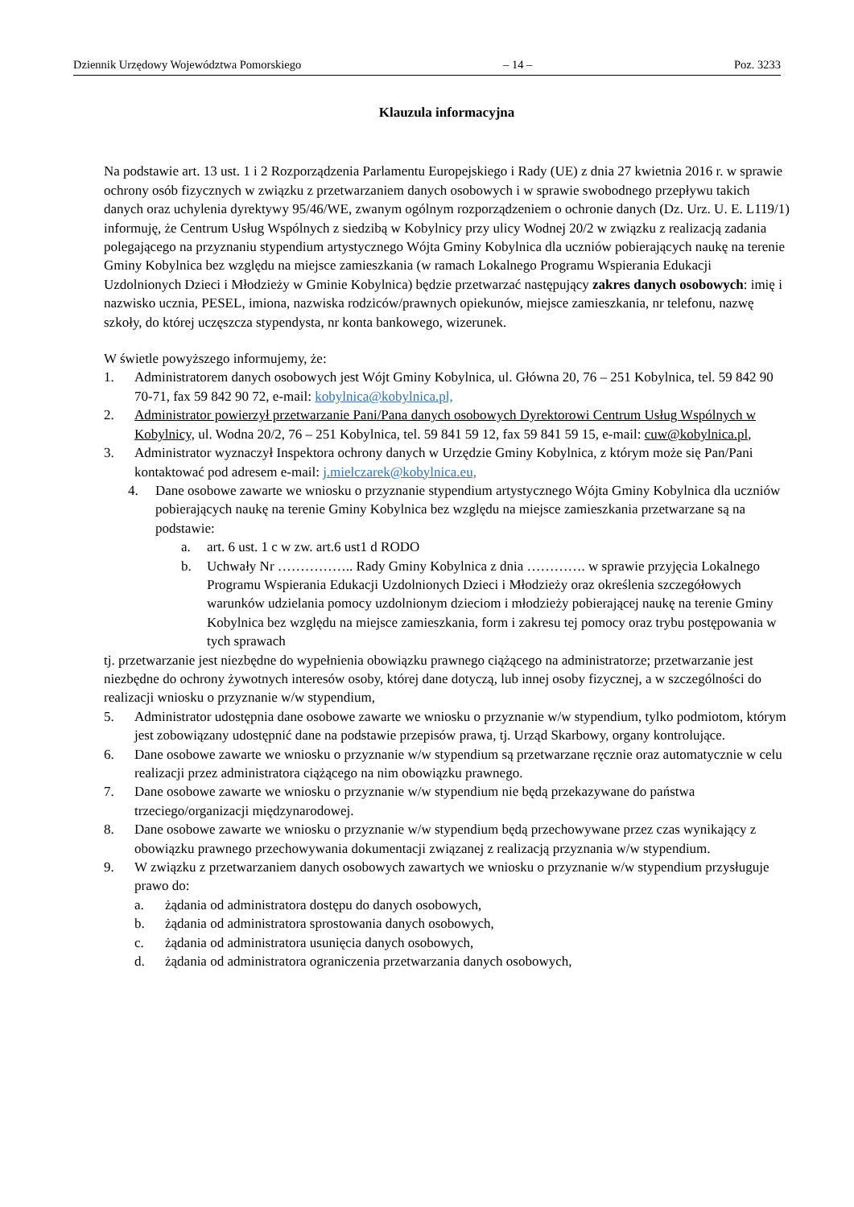Dziennik Urzędowy Województwa Pomorskiego – 14 – Poz. 3233
Klauzula informacyjna
Na podstawie art. 13 ust. 1 i 2 Rozporządzenia Parlamentu Europejskiego i Rady (UE) z dnia 27 kwietnia 2016 r. w sprawie ochrony osób fizycznych w związku z przetwarzaniem danych osobowych i w sprawie swobodnego przepływu takich danych oraz uchylenia dyrektywy 95/46/WE, zwanym ogólnym rozporządzeniem o ochronie danych (Dz. Urz. U. E. L119/1) informuję, że Centrum Usług Wspólnych z siedzibą w Kobylnicy przy ulicy Wodnej 20/2 w związku z realizacją zadania polegającego na przyznaniu stypendium artystycznego Wójta Gminy Kobylnica dla uczniów pobierających naukę na terenie Gminy Kobylnica bez względu na miejsce zamieszkania (w ramach Lokalnego Programu Wspierania Edukacji Uzdolnionych Dzieci i Młodzieży w Gminie Kobylnica) będzie przetwarzać następujący zakres danych osobowych: imię i nazwisko ucznia, PESEL, imiona, nazwiska rodziców/prawnych opiekunów, miejsce zamieszkania, nr telefonu, nazwę szkoły, do której uczęszcza stypendysta, nr konta bankowego, wizerunek.
W świetle powyższego informujemy, że:
1. Administratorem danych osobowych jest Wójt Gminy Kobylnica, ul. Główna 20, 76 – 251 Kobylnica, tel. 59 842 90 70-71, fax 59 842 90 72, e-mail: kobylnica@kobylnica.pl,
2. Administrator powierzył przetwarzanie Pani/Pana danych osobowych Dyrektorowi Centrum Usług Wspólnych w Kobylnicy, ul. Wodna 20/2, 76 – 251 Kobylnica, tel. 59 841 59 12, fax 59 841 59 15, e-mail: cuw@kobylnica.pl,
3. Administrator wyznaczył Inspektora ochrony danych w Urzędzie Gminy Kobylnica, z którym może się Pan/Pani kontaktować pod adresem e-mail: j.mielczarek@kobylnica.eu,
4. Dane osobowe zawarte we wniosku o przyznanie stypendium artystycznego Wójta Gminy Kobylnica dla uczniów pobierających naukę na terenie Gminy Kobylnica bez względu na miejsce zamieszkania przetwarzane są na podstawie:
a. art. 6 ust. 1 c w zw. art.6 ust1 d RODO
b. Uchwały Nr …………….. Rady Gminy Kobylnica z dnia …………. w sprawie przyjęcia Lokalnego Programu Wspierania Edukacji Uzdolnionych Dzieci i Młodzieży oraz określenia szczegółowych warunków udzielania pomocy uzdolnionym dzieciom i młodzieży pobierającej naukę na terenie Gminy Kobylnica bez względu na miejsce zamieszkania, form i zakresu tej pomocy oraz trybu postępowania w tych sprawach
tj. przetwarzanie jest niezbędne do wypełnienia obowiązku prawnego ciążącego na administratorze; przetwarzanie jest niezbędne do ochrony żywotnych interesów osoby, której dane dotyczą, lub innej osoby fizycznej, a w szczególności do realizacji wniosku o przyznanie w/w stypendium,
5. Administrator udostępnia dane osobowe zawarte we wniosku o przyznanie w/w stypendium, tylko podmiotom, którym jest zobowiązany udostępnić dane na podstawie przepisów prawa, tj. Urząd Skarbowy, organy kontrolujące.
6. Dane osobowe zawarte we wniosku o przyznanie w/w stypendium są przetwarzane ręcznie oraz automatycznie w celu realizacji przez administratora ciążącego na nim obowiązku prawnego.
7. Dane osobowe zawarte we wniosku o przyznanie w/w stypendium nie będą przekazywane do państwa trzeciego/organizacji międzynarodowej.
8. Dane osobowe zawarte we wniosku o przyznanie w/w stypendium będą przechowywane przez czas wynikający z obowiązku prawnego przechowywania dokumentacji związanej z realizacją przyznania w/w stypendium.
9. W związku z przetwarzaniem danych osobowych zawartych we wniosku o przyznanie w/w stypendium przysługuje prawo do:
a. żądania od administratora dostępu do danych osobowych,
b. żądania od administratora sprostowania danych osobowych,
c. żądania od administratora usunięcia danych osobowych,
d. żądania od administratora ograniczenia przetwarzania danych osobowych,